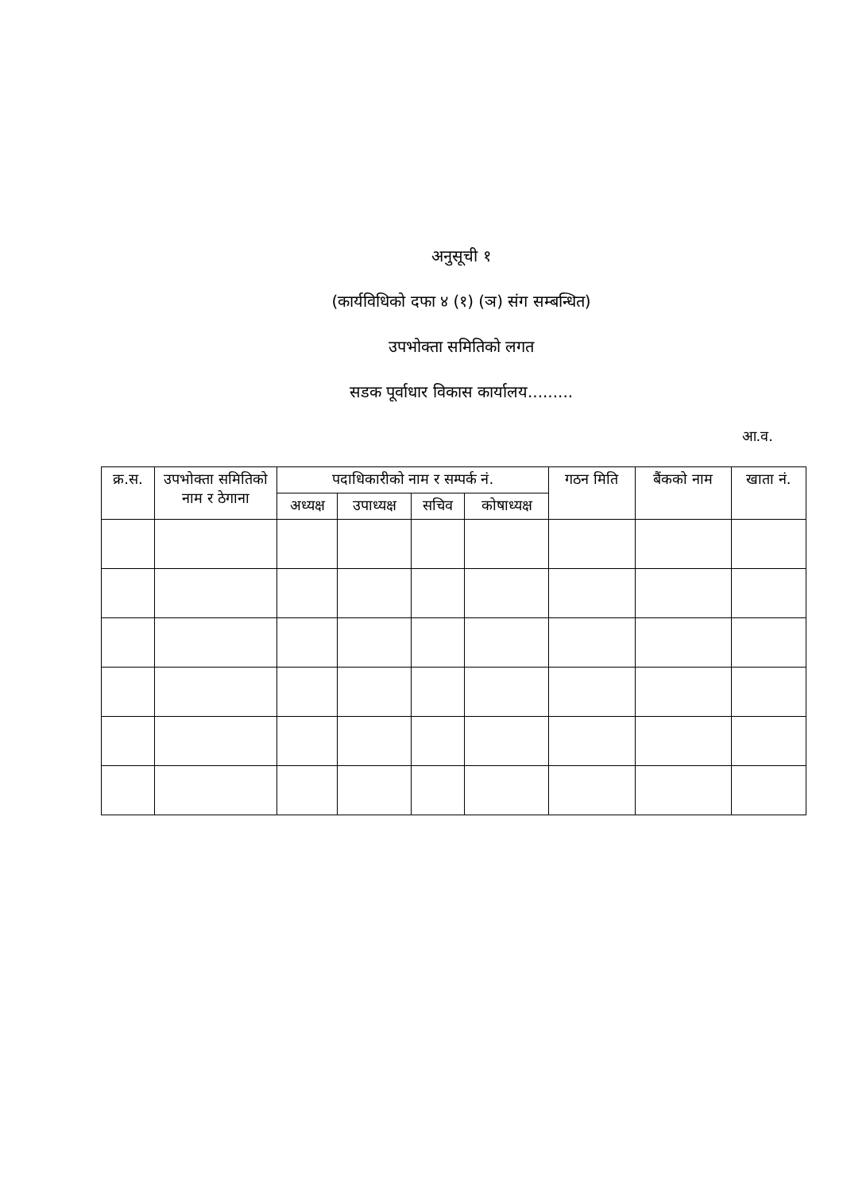अनुसूची १
(कार्यविधिको दफा ४ (१) (ञ) संग सम्बन्धित)
उपभोक्ता समितिको लगत
सडक पूर्वाधार विकास कार्यालय.........
आ.व.
| क्र.स. | उपभोक्ता समितिको नाम र ठेगाना | पदाधिकारीको नाम र सम्पर्क नं. | | | | गठन मिति | बैंकको नाम | खाता नं. |
| --- | --- | --- | --- | --- | --- | --- | --- | --- |
| | | अध्यक्ष | उपाध्यक्ष | सचिव | कोषाध्यक्ष | | | |